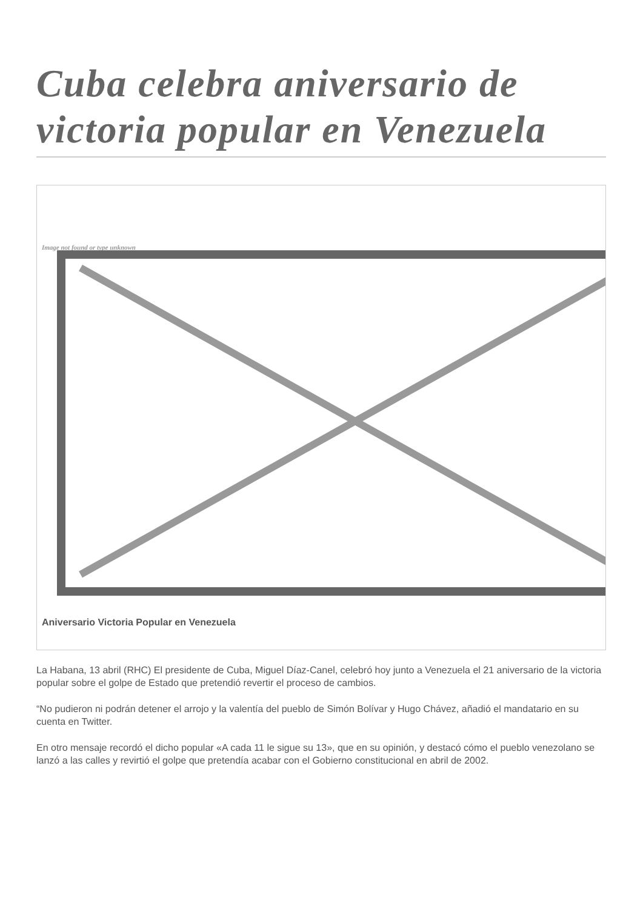Cuba celebra aniversario de victoria popular en Venezuela
Image not found or type unknown
Aniversario Victoria Popular en Venezuela
La Habana, 13 abril (RHC) El presidente de Cuba, Miguel Díaz-Canel, celebró hoy junto a Venezuela el 21 aniversario de la victoria popular sobre el golpe de Estado que pretendió revertir el proceso de cambios.
“No pudieron ni podrán detener el arrojo y la valentía del pueblo de Simón Bolívar y Hugo Chávez, añadió el mandatario en su cuenta en Twitter.
En otro mensaje recordó el dicho popular «A cada 11 le sigue su 13», que en su opinión, y destacó cómo el pueblo venezolano se lanzó a las calles y revirtió el golpe que pretendía acabar con el Gobierno constitucional en abril de 2002.